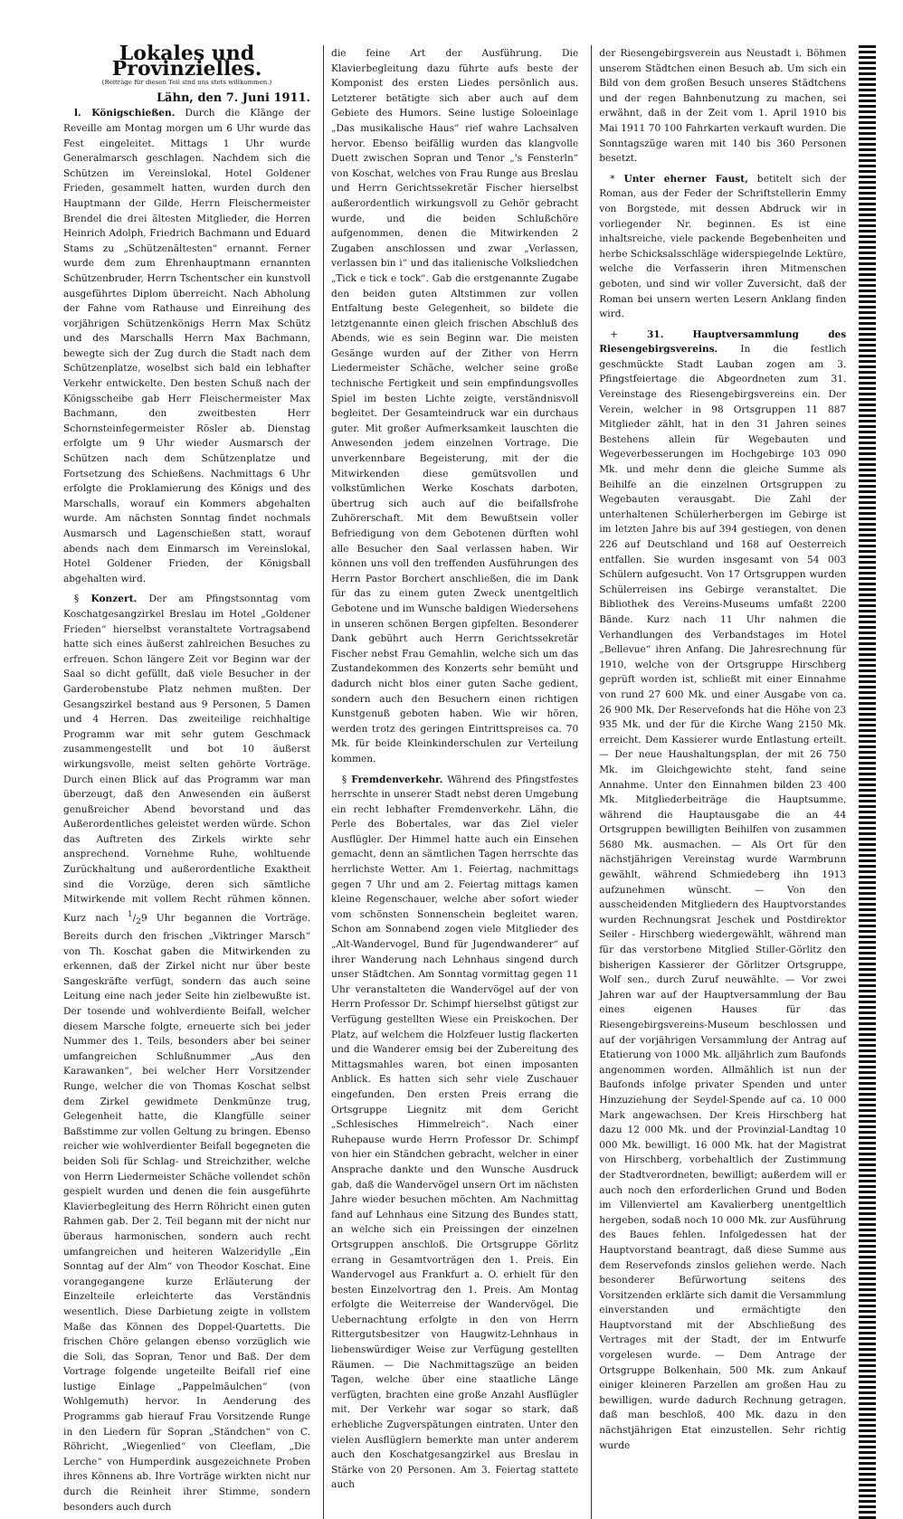Lokales und Provinzielles.
(Beiträge für diesen Teil sind uns stets willkommen.)
Lähn, den 7. Juni 1911.
l. Königschießen. Durch die Klänge der Reveille am Montag morgen um 6 Uhr wurde das Fest eingeleitet. Mittags 1 Uhr wurde Generalmarsch geschlagen. Nachdem sich die Schützen im Vereinslokal, Hotel Goldener Frieden, gesammelt hatten, wurden durch den Hauptmann der Gilde, Herrn Fleischermeister Brendel die drei ältesten Mitglieder, die Herren Heinrich Adolph, Friedrich Bachmann und Eduard Stams zu „Schützenältesten“ ernannt. Ferner wurde dem zum Ehrenhauptmann ernannten Schützenbruder, Herrn Tschentscher ein kunstvoll ausgeführtes Diplom überreicht. Nach Abholung der Fahne vom Rathause und Einreihung des vorjährigen Schützenkönigs Herrn Max Schütz und des Marschalls Herrn Max Bachmann, bewegte sich der Zug durch die Stadt nach dem Schützenplatze, woselbst sich bald ein lebhafter Verkehr entwickelte. Den besten Schuß nach der Königsscheibe gab Herr Fleischermeister Max Bachmann, den zweitbesten Herr Schornsteinfegermeister Rösler ab. Dienstag erfolgte um 9 Uhr wieder Ausmarsch der Schützen nach dem Schützenplatze und Fortsetzung des Schießens. Nachmittags 6 Uhr erfolgte die Proklamierung des Königs und des Marschalls, worauf ein Kommers abgehalten wurde. Am nächsten Sonntag findet nochmals Ausmarsch und Lagenschießen statt, worauf abends nach dem Einmarsch im Vereinslokal, Hotel Goldener Frieden, der Königsball abgehalten wird.
§ Konzert. Der am Pfingstsonntag vom Koschatgesangzirkel Breslau im Hotel „Goldener Frieden“ hierselbst veranstaltete Vortragsabend hatte sich eines äußerst zahlreichen Besuches zu erfreuen. Schon längere Zeit vor Beginn war der Saal so dicht gefüllt, daß viele Besucher in der Garderobenstube Platz nehmen mußten. Der Gesangszirkel bestand aus 9 Personen, 5 Damen und 4 Herren. Das zweiteilige reichhaltige Programm war mit sehr gutem Geschmack zusammengestellt und bot 10 äußerst wirkungsvolle, meist selten gehörte Vorträge. Durch einen Blick auf das Programm war man überzeugt, daß den Anwesenden ein äußerst genußreicher Abend bevorstand und das Außerordentliches geleistet werden würde. Schon das Auftreten des Zirkels wirkte sehr ansprechend. Vornehme Ruhe, wohltuende Zurückhaltung und außerordentliche Exaktheit sind die Vorzüge, deren sich sämtliche Mitwirkende mit vollem Recht rühmen können. Kurz nach 1/29 Uhr begannen die Vorträge. Bereits durch den frischen „Viktringer Marsch“ von Th. Koschat gaben die Mitwirkenden zu erkennen, daß der Zirkel nicht nur über beste Sangeskräfte verfügt, sondern das auch seine Leitung eine nach jeder Seite hin zielbewußte ist. Der tosende und wohlverdiente Beifall, welcher diesem Marsche folgte, erneuerte sich bei jeder Nummer des 1. Teils, besonders aber bei seiner umfangreichen Schlußnummer „Aus den Karawanken“, bei welcher Herr Vorsitzender Runge, welcher die von Thomas Koschat selbst dem Zirkel gewidmete Denkmünze trug, Gelegenheit hatte, die Klangfülle seiner Baßstimme zur vollen Geltung zu bringen. Ebenso reicher wie wohlverdienter Beifall begegneten die beiden Soli für Schlag- und Streichzither, welche von Herrn Liedermeister Schäche vollendet schön gespielt wurden und denen die fein ausgeführte Klavierbegleitung des Herrn Röhricht einen guten Rahmen gab. Der 2. Teil begann mit der nicht nur überaus harmonischen, sondern auch recht umfangreichen und heiteren Walzeridylle „Ein Sonntag auf der Alm“ von Theodor Koschat. Eine vorangegangene kurze Erläuterung der Einzelteile erleichterte das Verständnis wesentlich. Diese Darbietung zeigte in vollstem Maße das Können des Doppel-Quartetts. Die frischen Chöre gelangen ebenso vorzüglich wie die Soli, das Sopran, Tenor und Baß. Der dem Vortrage folgende ungeteilte Beifall rief eine lustige Einlage „Pappelmäulchen“ (von Wohlgemuth) hervor. In Aenderung des Programms gab hierauf Frau Vorsitzende Runge in den Liedern für Sopran „Ständchen“ von C. Röhricht, „Wiegenlied“ von Cleeflam, „Die Lerche“ von Humperdink ausgezeichnete Proben ihres Könnens ab. Ihre Vorträge wirkten nicht nur durch die Reinheit ihrer Stimme, sondern besonders auch durch
die feine Art der Ausführung. Die Klavierbegleitung dazu führte aufs beste der Komponist des ersten Liedes persönlich aus. Letzterer betätigte sich aber auch auf dem Gebiete des Humors. Seine lustige Soloeinlage „Das musikalische Haus“ rief wahre Lachsalven hervor. Ebenso beifällig wurden das klangvolle Duett zwischen Sopran und Tenor „'s Fensterln“ von Koschat, welches von Frau Runge aus Breslau und Herrn Gerichtssekretär Fischer hierselbst außerordentlich wirkungsvoll zu Gehör gebracht wurde, und die beiden Schlußchöre aufgenommen, denen die Mitwirkenden 2 Zugaben anschlossen und zwar „Verlassen, verlassen bin i“ und das italienische Volksliedchen „Tick e tick e tock“. Gab die erstgenannte Zugabe den beiden guten Altstimmen zur vollen Entfaltung beste Gelegenheit, so bildete die letztgenannte einen gleich frischen Abschluß des Abends, wie es sein Beginn war. Die meisten Gesänge wurden auf der Zither von Herrn Liedermeister Schäche, welcher seine große technische Fertigkeit und sein empfindungsvolles Spiel im besten Lichte zeigte, verständnisvoll begleitet. Der Gesamteindruck war ein durchaus guter. Mit großer Aufmerksamkeit lauschten die Anwesenden jedem einzelnen Vortrage. Die unverkennbare Begeisterung, mit der die Mitwirkenden diese gemütsvollen und volkstümlichen Werke Koschats darboten, übertrug sich auch auf die beifallsfrohe Zuhörerschaft. Mit dem Bewußtsein voller Befriedigung von dem Gebotenen dürften wohl alle Besucher den Saal verlassen haben. Wir können uns voll den treffenden Ausführungen des Herrn Pastor Borchert anschließen, die im Dank für das zu einem guten Zweck unentgeltlich Gebotene und im Wunsche baldigen Wiedersehens in unseren schönen Bergen gipfelten. Besonderer Dank gebührt auch Herrn Gerichtssekretär Fischer nebst Frau Gemahlin, welche sich um das Zustandekommen des Konzerts sehr bemüht und dadurch nicht blos einer guten Sache gedient, sondern auch den Besuchern einen richtigen Kunstgenuß geboten haben. Wie wir hören, werden trotz des geringen Eintrittspreises ca. 70 Mk. für beide Kleinkinderschulen zur Verteilung kommen.
§ Fremdenverkehr. Während des Pfingstfestes herrschte in unserer Stadt nebst deren Umgebung ein recht lebhafter Fremdenverkehr. Lähn, die Perle des Bobertales, war das Ziel vieler Ausflügler. Der Himmel hatte auch ein Einsehen gemacht, denn an sämtlichen Tagen herrschte das herrlichste Wetter. Am 1. Feiertag, nachmittags gegen 7 Uhr und am 2. Feiertag mittags kamen kleine Regenschauer, welche aber sofort wieder vom schönsten Sonnenschein begleitet waren. Schon am Sonnabend zogen viele Mitglieder des „Alt-Wandervogel, Bund für Jugendwanderer“ auf ihrer Wanderung nach Lehnhaus singend durch unser Städtchen. Am Sonntag vormittag gegen 11 Uhr veranstalteten die Wandervögel auf der von Herrn Professor Dr. Schimpf hierselbst gütigst zur Verfügung gestellten Wiese ein Preiskochen. Der Platz, auf welchem die Holzfeuer lustig flackerten und die Wanderer emsig bei der Zubereitung des Mittagsmahles waren, bot einen imposanten Anblick. Es hatten sich sehr viele Zuschauer eingefunden. Den ersten Preis errang die Ortsgruppe Liegnitz mit dem Gericht „Schlesisches Himmelreich“. Nach einer Ruhepause wurde Herrn Professor Dr. Schimpf von hier ein Ständchen gebracht, welcher in einer Ansprache dankte und den Wunsche Ausdruck gab, daß die Wandervögel unsern Ort im nächsten Jahre wieder besuchen möchten. Am Nachmittag fand auf Lehnhaus eine Sitzung des Bundes statt, an welche sich ein Preissingen der einzelnen Ortsgruppen anschloß. Die Ortsgruppe Görlitz errang in Gesamtvorträgen den 1. Preis. Ein Wandervogel aus Frankfurt a. O. erhielt für den besten Einzelvortrag den 1. Preis. Am Montag erfolgte die Weiterreise der Wandervögel. Die Uebernachtung erfolgte in den von Herrn Rittergutsbesitzer von Haugwitz-Lehnhaus in liebenswürdiger Weise zur Verfügung gestellten Räumen. — Die Nachmittagszüge an beiden Tagen, welche über eine staatliche Länge verfügten, brachten eine große Anzahl Ausflügler mit. Der Verkehr war sogar so stark, daß erhebliche Zugverspätungen eintraten. Unter den vielen Ausflüglern bemerkte man unter anderem auch den Koschatgesangzirkel aus Breslau in Stärke von 20 Personen. Am 3. Feiertag stattete auch
der Riesengebirgsverein aus Neustadt i. Böhmen unserem Städtchen einen Besuch ab. Um sich ein Bild von dem großen Besuch unseres Städtchens und der regen Bahnbenutzung zu machen, sei erwähnt, daß in der Zeit vom 1. April 1910 bis Mai 1911 70 100 Fahrkarten verkauft wurden. Die Sonntagszüge waren mit 140 bis 360 Personen besetzt.
* Unter eherner Faust, betitelt sich der Roman, aus der Feder der Schriftstellerin Emmy von Borgstede, mit dessen Abdruck wir in vorliegender Nr. beginnen. Es ist eine inhaltsreiche, viele packende Begebenheiten und herbe Schicksalsschläge widerspiegelnde Lektüre, welche die Verfasserin ihren Mitmenschen geboten, und sind wir voller Zuversicht, daß der Roman bei unsern werten Lesern Anklang finden wird.
+ 31. Hauptversammlung des Riesengebirgsvereins. In die festlich geschmückte Stadt Lauban zogen am 3. Pfingstfeiertage die Abgeordneten zum 31. Vereinstage des Riesengebirgsvereins ein. Der Verein, welcher in 98 Ortsgruppen 11 887 Mitglieder zählt, hat in den 31 Jahren seines Bestehens allein für Wegebauten und Wegeverbesserungen im Hochgebirge 103 090 Mk. und mehr denn die gleiche Summe als Beihilfe an die einzelnen Ortsgruppen zu Wegebauten verausgabt. Die Zahl der unterhaltenen Schülerherbergen im Gebirge ist im letzten Jahre bis auf 394 gestiegen, von denen 226 auf Deutschland und 168 auf Oesterreich entfallen. Sie wurden insgesamt von 54 003 Schülern aufgesucht. Von 17 Ortsgruppen wurden Schülerreisen ins Gebirge veranstaltet. Die Bibliothek des Vereins-Museums umfaßt 2200 Bände. Kurz nach 11 Uhr nahmen die Verhandlungen des Verbandstages im Hotel „Bellevue“ ihren Anfang. Die Jahresrechnung für 1910, welche von der Ortsgruppe Hirschberg geprüft worden ist, schließt mit einer Einnahme von rund 27 600 Mk. und einer Ausgabe von ca. 26 900 Mk. Der Reservefonds hat die Höhe von 23 935 Mk. und der für die Kirche Wang 2150 Mk. erreicht. Dem Kassierer wurde Entlastung erteilt. — Der neue Haushaltungsplan, der mit 26 750 Mk. im Gleichgewichte steht, fand seine Annahme. Unter den Einnahmen bilden 23 400 Mk. Mitgliederbeiträge die Hauptsumme, während die Hauptausgabe die an 44 Ortsgruppen bewilligten Beihilfen von zusammen 5680 Mk. ausmachen. — Als Ort für den nächstjährigen Vereinstag wurde Warmbrunn gewählt, während Schmiedeberg ihn 1913 aufzunehmen wünscht. — Von den ausscheidenden Mitgliedern des Hauptvorstandes wurden Rechnungsrat Jeschek und Postdirektor Seiler - Hirschberg wiedergewählt, während man für das verstorbene Mitglied Stiller-Görlitz den bisherigen Kassierer der Görlitzer Ortsgruppe, Wolf sen., durch Zuruf neuwählte. — Vor zwei Jahren war auf der Hauptversammlung der Bau eines eigenen Hauses für das Riesengebirgsvereins-Museum beschlossen und auf der vorjährigen Versammlung der Antrag auf Etatierung von 1000 Mk. alljährlich zum Baufonds angenommen worden. Allmählich ist nun der Baufonds infolge privater Spenden und unter Hinzuziehung der Seydel-Spende auf ca. 10 000 Mark angewachsen. Der Kreis Hirschberg hat dazu 12 000 Mk. und der Provinzial-Landtag 10 000 Mk. bewilligt. 16 000 Mk. hat der Magistrat von Hirschberg, vorbehaltlich der Zustimmung der Stadtverordneten, bewilligt; außerdem will er auch noch den erforderlichen Grund und Boden im Villenviertel am Kavalierberg unentgeltlich hergeben, sodaß noch 10 000 Mk. zur Ausführung des Baues fehlen. Infolgedessen hat der Hauptvorstand beantragt, daß diese Summe aus dem Reservefonds zinslos geliehen werde. Nach besonderer Befürwortung seitens des Vorsitzenden erklärte sich damit die Versammlung einverstanden und ermächtigte den Hauptvorstand mit der Abschließung des Vertrages mit der Stadt, der im Entwurfe vorgelesen wurde. — Dem Antrage der Ortsgruppe Bolkenhain, 500 Mk. zum Ankauf einiger kleineren Parzellen am großen Hau zu bewilligen, wurde dadurch Rechnung getragen, daß man beschloß, 400 Mk. dazu in den nächstjährigen Etat einzustellen. Sehr richtig wurde